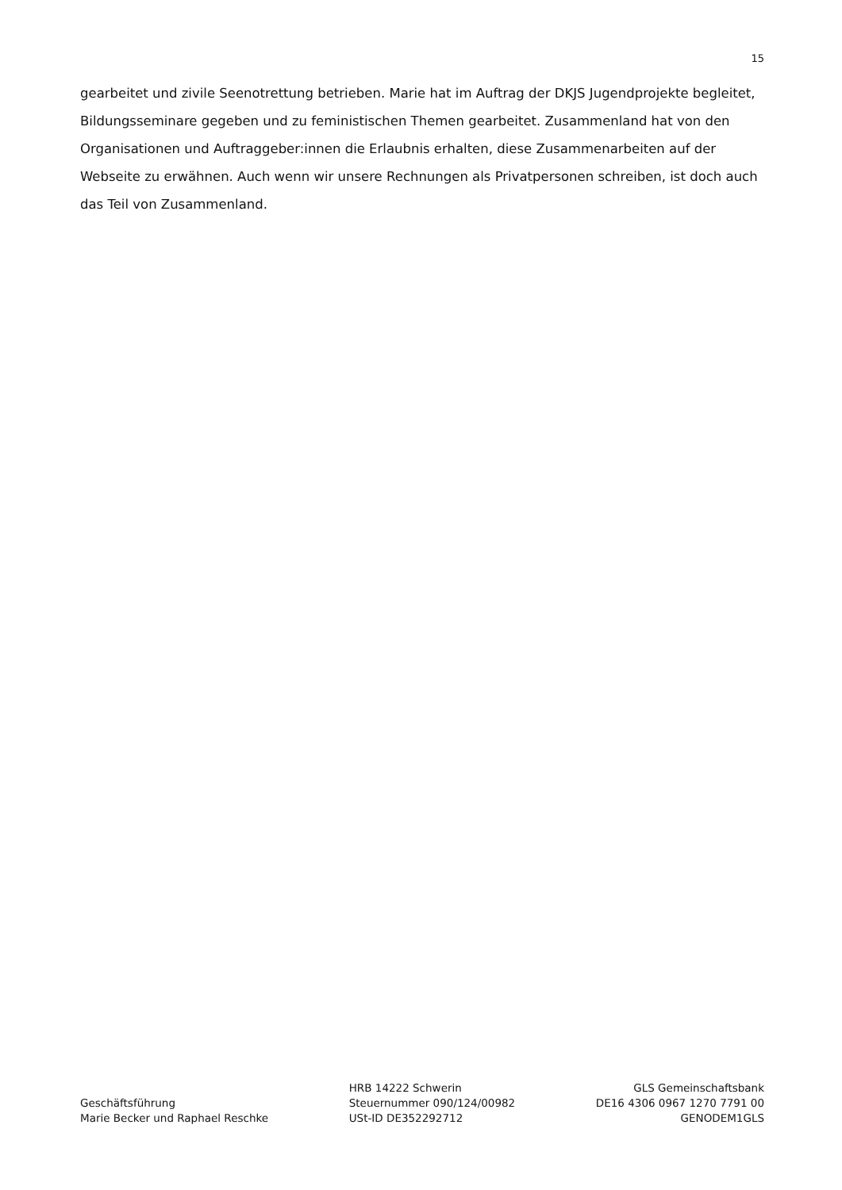15
gearbeitet und zivile Seenotrettung betrieben. Marie hat im Auftrag der DKJS Jugendprojekte begleitet, Bildungsseminare gegeben und zu feministischen Themen gearbeitet. Zusammenland hat von den Organisationen und Auftraggeber:innen die Erlaubnis erhalten, diese Zusammenarbeiten auf der Webseite zu erwähnen. Auch wenn wir unsere Rechnungen als Privatpersonen schreiben, ist doch auch das Teil von Zusammenland.
Geschäftsführung
Marie Becker und Raphael Reschke
HRB 14222 Schwerin
Steuernummer 090/124/00982
USt-ID DE352292712
GLS Gemeinschaftsbank
DE16 4306 0967 1270 7791 00
GENODEM1GLS